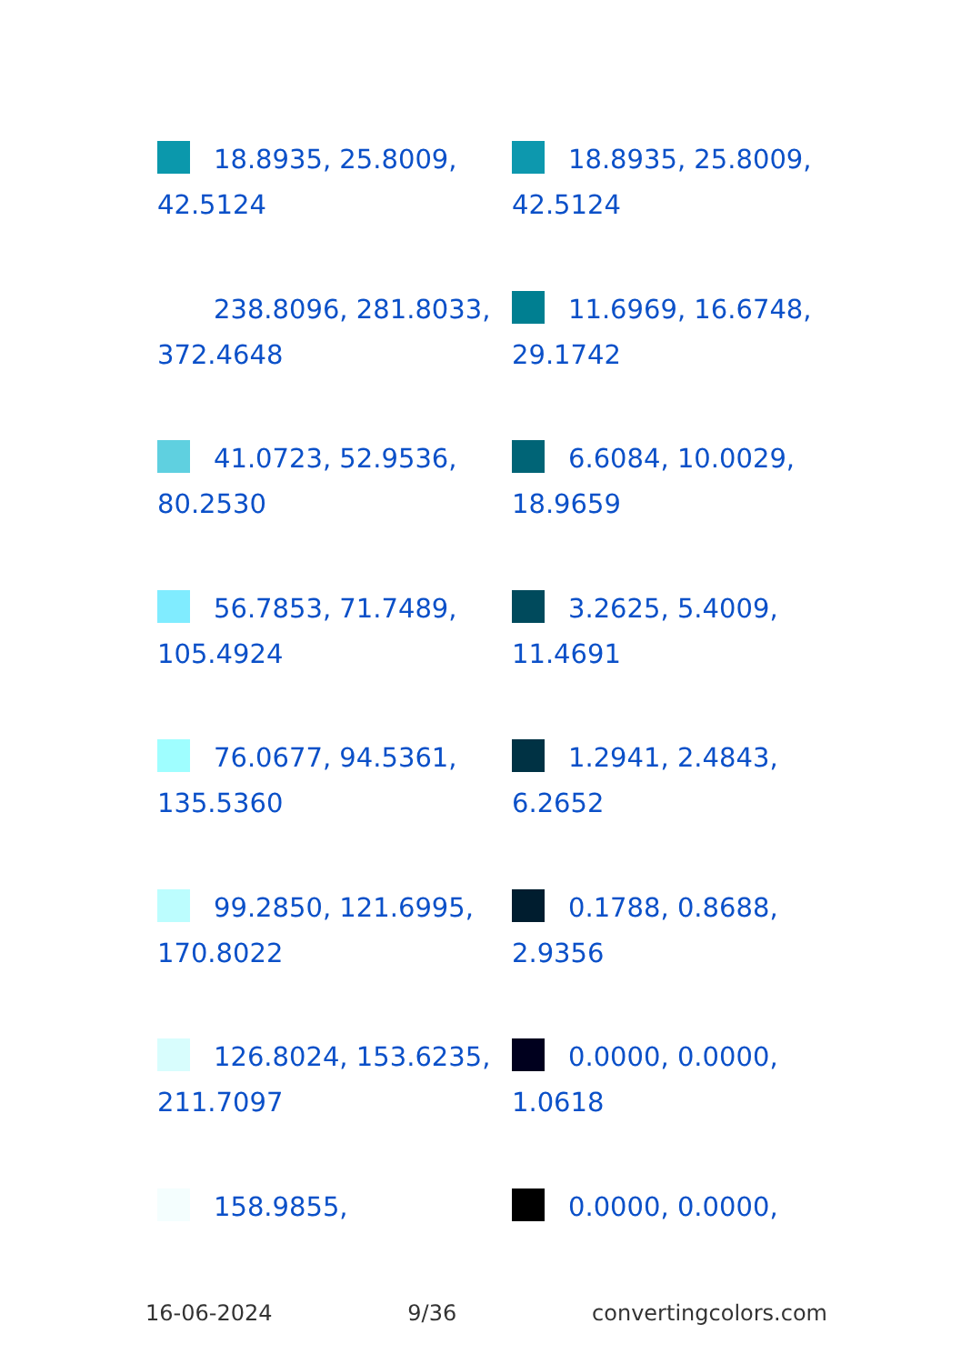18.8935, 25.8009, 42.5124
18.8935, 25.8009, 42.5124
238.8096, 281.8033, 372.4648
11.6969, 16.6748, 29.1742
41.0723, 52.9536, 80.2530
6.6084, 10.0029, 18.9659
56.7853, 71.7489, 105.4924
3.2625, 5.4009, 11.4691
76.0677, 94.5361, 135.5360
1.2941, 2.4843, 6.2652
99.2850, 121.6995, 170.8022
0.1788, 0.8688, 2.9356
126.8024, 153.6235, 211.7097
0.0000, 0.0000, 1.0618
158.9855,
0.0000, 0.0000,
16-06-2024 9/36 convertingcolors.com